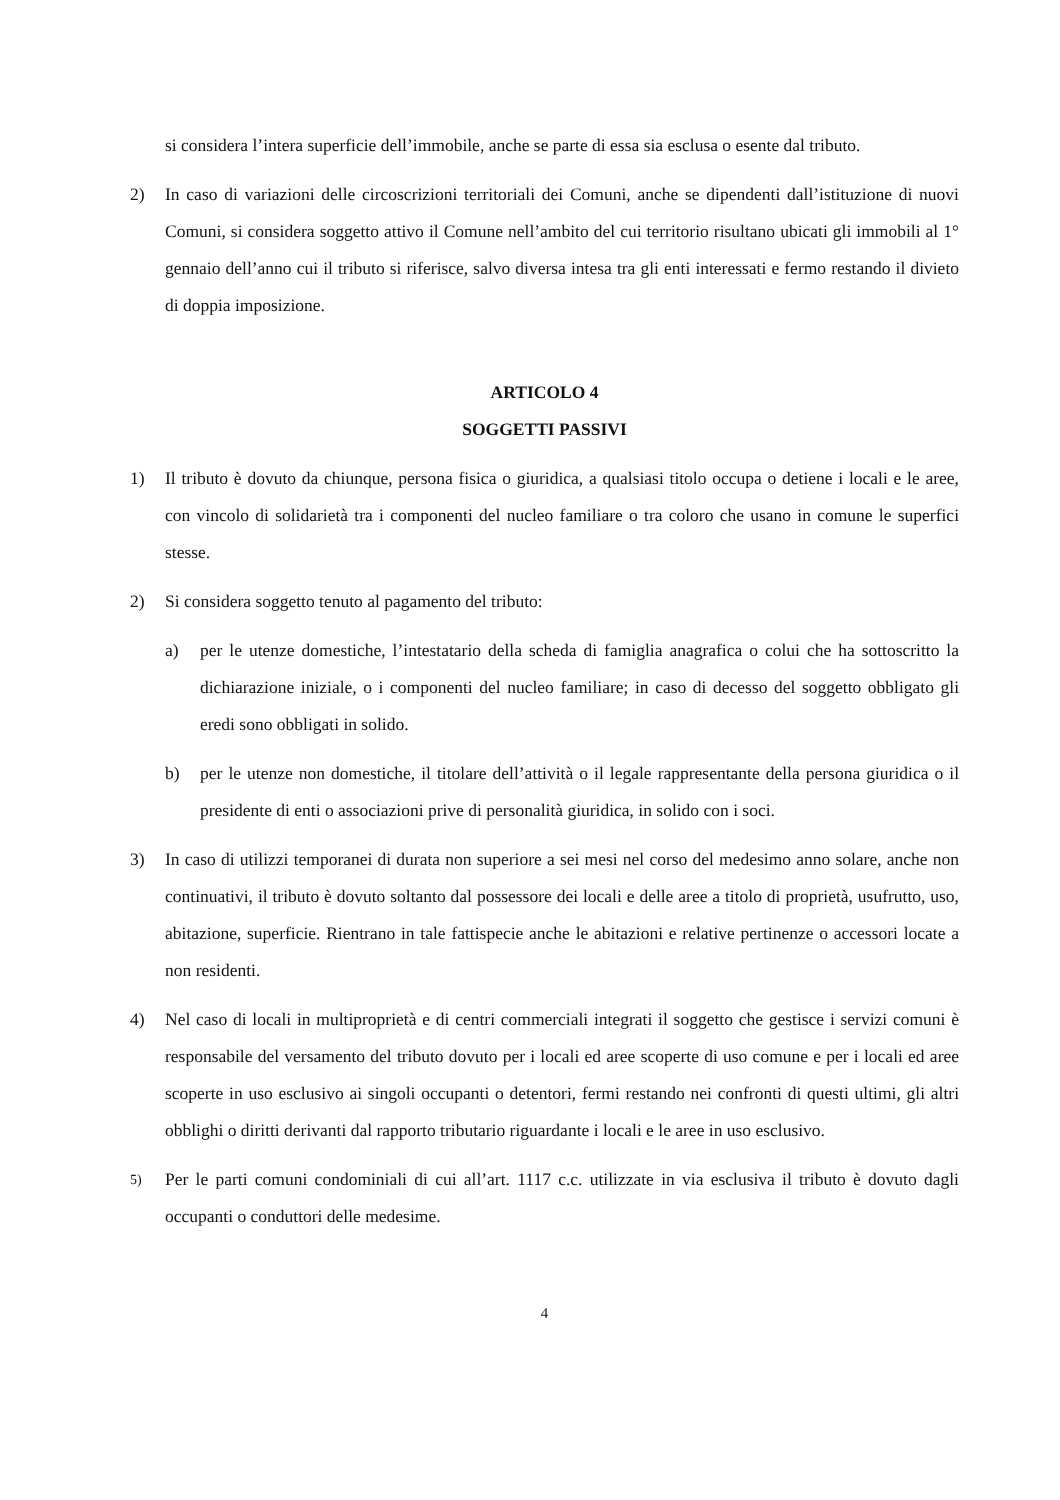si considera l’intera superficie dell’immobile, anche se parte di essa sia esclusa o esente dal tributo.
2) In caso di variazioni delle circoscrizioni territoriali dei Comuni, anche se dipendenti dall’istituzione di nuovi Comuni, si considera soggetto attivo il Comune nell’ambito del cui territorio risultano ubicati gli immobili al 1° gennaio dell’anno cui il tributo si riferisce, salvo diversa intesa tra gli enti interessati e fermo restando il divieto di doppia imposizione.
ARTICOLO 4
SOGGETTI PASSIVI
1) Il tributo è dovuto da chiunque, persona fisica o giuridica, a qualsiasi titolo occupa o detiene i locali e le aree, con vincolo di solidarietà tra i componenti del nucleo familiare o tra coloro che usano in comune le superfici stesse.
2) Si considera soggetto tenuto al pagamento del tributo:
a) per le utenze domestiche, l’intestatario della scheda di famiglia anagrafica o colui che ha sottoscritto la dichiarazione iniziale, o i componenti del nucleo familiare; in caso di decesso del soggetto obbligato gli eredi sono obbligati in solido.
b) per le utenze non domestiche, il titolare dell’attività o il legale rappresentante della persona giuridica o il presidente di enti o associazioni prive di personalità giuridica, in solido con i soci.
3) In caso di utilizzi temporanei di durata non superiore a sei mesi nel corso del medesimo anno solare, anche non continuativi, il tributo è dovuto soltanto dal possessore dei locali e delle aree a titolo di proprietà, usufrutto, uso, abitazione, superficie. Rientrano in tale fattispecie anche le abitazioni e relative pertinenze o accessori locate a non residenti.
4) Nel caso di locali in multiproprietà e di centri commerciali integrati il soggetto che gestisce i servizi comuni è responsabile del versamento del tributo dovuto per i locali ed aree scoperte di uso comune e per i locali ed aree scoperte in uso esclusivo ai singoli occupanti o detentori, fermi restando nei confronti di questi ultimi, gli altri obblighi o diritti derivanti dal rapporto tributario riguardante i locali e le aree in uso esclusivo.
5)
Per le parti comuni condominiali di cui all’art. 1117 c.c. utilizzate in via esclusiva il tributo è dovuto dagli occupanti o conduttori delle medesime.
4